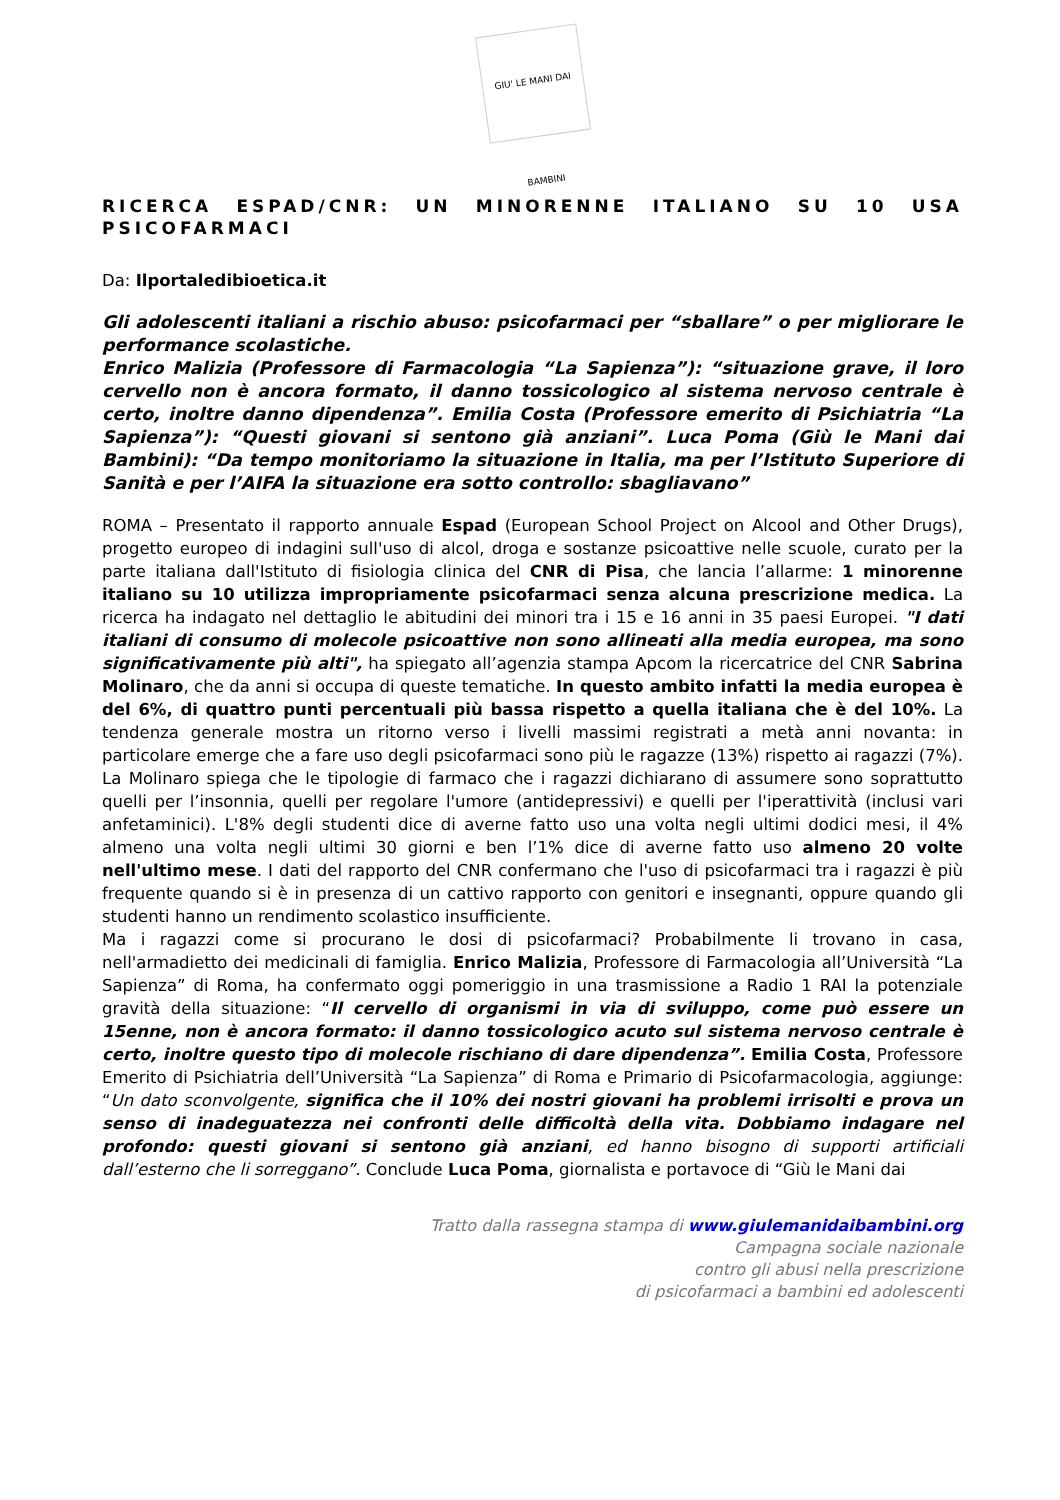GIU' LE MANI DAI BAMBINI
RICERCA ESPAD/CNR: UN MINORENNE ITALIANO SU 10 USA PSICOFARMACI
Da: Ilportaledibioetica.it
Gli adolescenti italiani a rischio abuso: psicofarmaci per “sballare” o per migliorare le performance scolastiche.
Enrico Malizia (Professore di Farmacologia “La Sapienza”): “situazione grave, il loro cervello non è ancora formato, il danno tossicologico al sistema nervoso centrale è certo, inoltre danno dipendenza”. Emilia Costa (Professore emerito di Psichiatria “La Sapienza”): “Questi giovani si sentono già anziani”. Luca Poma (Giù le Mani dai Bambini): “Da tempo monitoriamo la situazione in Italia, ma per l’Istituto Superiore di Sanità e per l’AIFA la situazione era sotto controllo: sbagliavano”
ROMA – Presentato il rapporto annuale Espad (European School Project on Alcool and Other Drugs), progetto europeo di indagini sull'uso di alcol, droga e sostanze psicoattive nelle scuole, curato per la parte italiana dall'Istituto di fisiologia clinica del CNR di Pisa, che lancia l’allarme: 1 minorenne italiano su 10 utilizza impropriamente psicofarmaci senza alcuna prescrizione medica. La ricerca ha indagato nel dettaglio le abitudini dei minori tra i 15 e 16 anni in 35 paesi Europei. "I dati italiani di consumo di molecole psicoattive non sono allineati alla media europea, ma sono significativamente più alti", ha spiegato all’agenzia stampa Apcom la ricercatrice del CNR Sabrina Molinaro, che da anni si occupa di queste tematiche. In questo ambito infatti la media europea è del 6%, di quattro punti percentuali più bassa rispetto a quella italiana che è del 10%. La tendenza generale mostra un ritorno verso i livelli massimi registrati a metà anni novanta: in particolare emerge che a fare uso degli psicofarmaci sono più le ragazze (13%) rispetto ai ragazzi (7%). La Molinaro spiega che le tipologie di farmaco che i ragazzi dichiarano di assumere sono soprattutto quelli per l’insonnia, quelli per regolare l'umore (antidepressivi) e quelli per l'iperattività (inclusi vari anfetaminici). L'8% degli studenti dice di averne fatto uso una volta negli ultimi dodici mesi, il 4% almeno una volta negli ultimi 30 giorni e ben l’1% dice di averne fatto uso almeno 20 volte nell'ultimo mese. I dati del rapporto del CNR confermano che l'uso di psicofarmaci tra i ragazzi è più frequente quando si è in presenza di un cattivo rapporto con genitori e insegnanti, oppure quando gli studenti hanno un rendimento scolastico insufficiente.
Ma i ragazzi come si procurano le dosi di psicofarmaci? Probabilmente li trovano in casa, nell'armadietto dei medicinali di famiglia. Enrico Malizia, Professore di Farmacologia all’Università “La Sapienza” di Roma, ha confermato oggi pomeriggio in una trasmissione a Radio 1 RAI la potenziale gravità della situazione: “Il cervello di organismi in via di sviluppo, come può essere un 15enne, non è ancora formato: il danno tossicologico acuto sul sistema nervoso centrale è certo, inoltre questo tipo di molecole rischiano di dare dipendenza”. Emilia Costa, Professore Emerito di Psichiatria dell’Università “La Sapienza” di Roma e Primario di Psicofarmacologia, aggiunge: “Un dato sconvolgente, significa che il 10% dei nostri giovani ha problemi irrisolti e prova un senso di inadeguatezza nei confronti delle difficoltà della vita. Dobbiamo indagare nel profondo: questi giovani si sentono già anziani, ed hanno bisogno di supporti artificiali dall’esterno che li sorreggano”. Conclude Luca Poma, giornalista e portavoce di “Giù le Mani dai
Tratto dalla rassegna stampa di www.giulemanidaibambini.org
Campagna sociale nazionale
contro gli abusi nella prescrizione
di psicofarmaci a bambini ed adolescenti